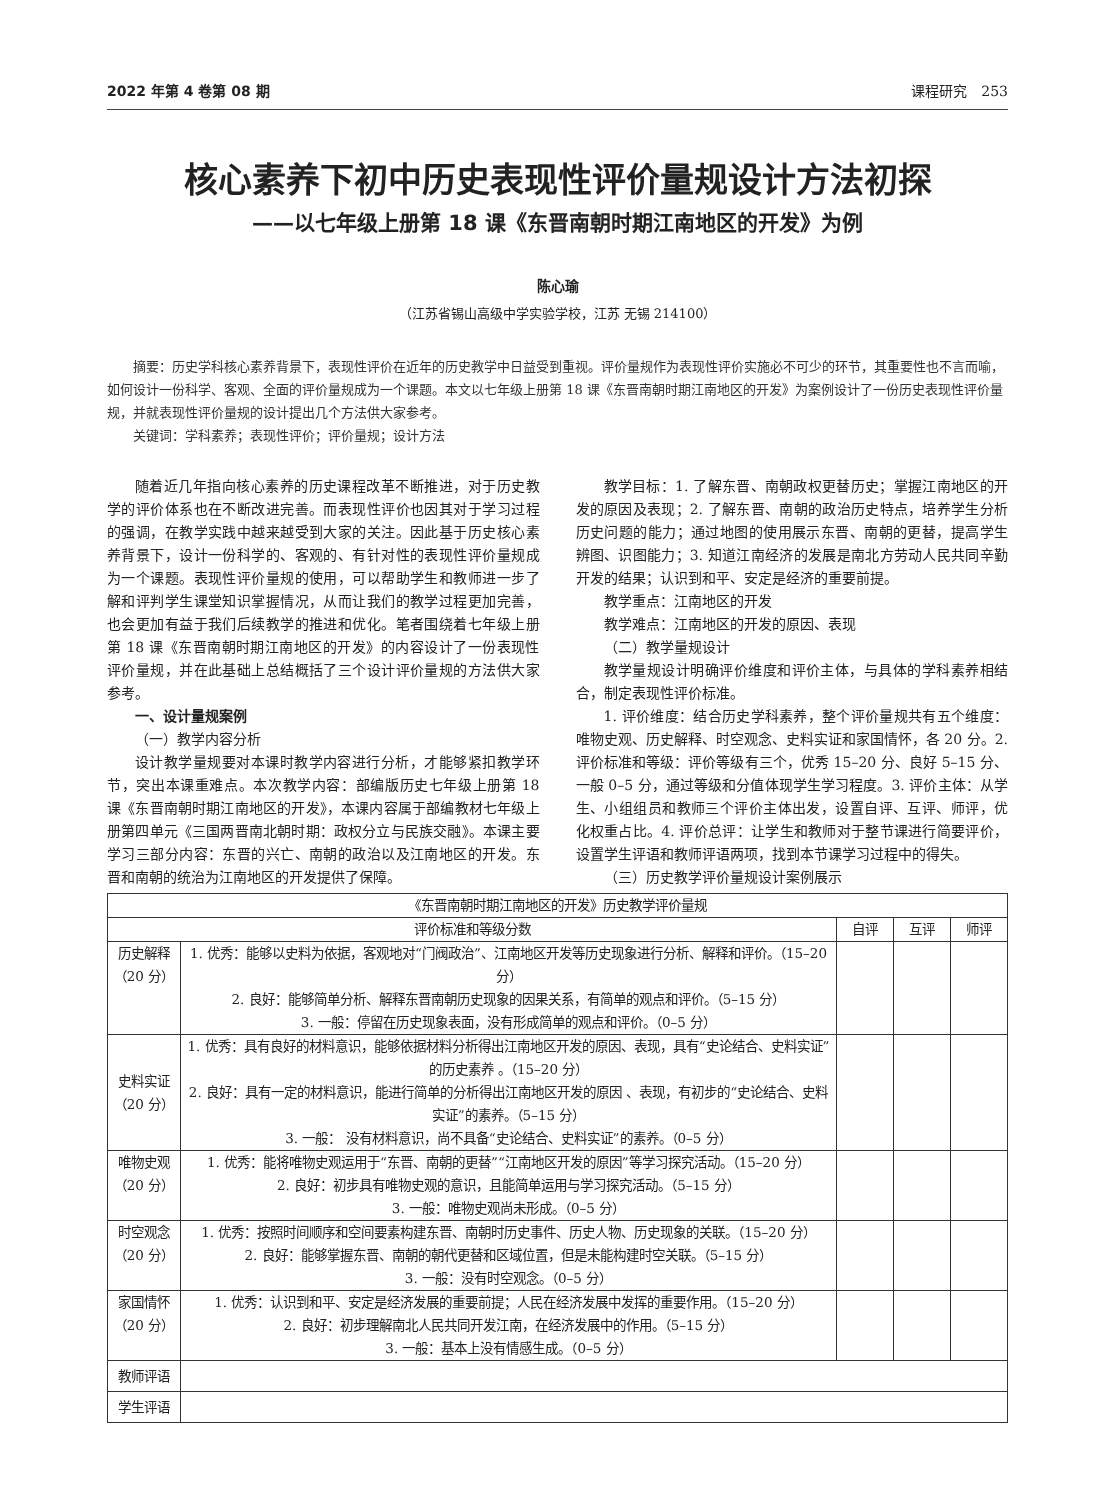2022 年第 4 卷第 08 期 课程研究　253
核心素养下初中历史表现性评价量规设计方法初探
——以七年级上册第 18 课《东晋南朝时期江南地区的开发》为例
陈心瑜
（江苏省锡山高级中学实验学校，江苏 无锡 214100）
摘要：历史学科核心素养背景下，表现性评价在近年的历史教学中日益受到重视。评价量规作为表现性评价实施必不可少的环节，其重要性也不言而喻，如何设计一份科学、客观、全面的评价量规成为一个课题。本文以七年级上册第 18 课《东晋南朝时期江南地区的开发》为案例设计了一份历史表现性评价量规，并就表现性评价量规的设计提出几个方法供大家参考。
关键词：学科素养；表现性评价；评价量规；设计方法
随着近几年指向核心素养的历史课程改革不断推进，对于历史教学的评价体系也在不断改进完善。而表现性评价也因其对于学习过程的强调，在教学实践中越来越受到大家的关注。因此基于历史核心素养背景下，设计一份科学的、客观的、有针对性的表现性评价量规成为一个课题。表现性评价量规的使用，可以帮助学生和教师进一步了解和评判学生课堂知识掌握情况，从而让我们的教学过程更加完善，也会更加有益于我们后续教学的推进和优化。笔者围绕着七年级上册第 18 课《东晋南朝时期江南地区的开发》的内容设计了一份表现性评价量规，并在此基础上总结概括了三个设计评价量规的方法供大家参考。
一、设计量规案例
（一）教学内容分析
设计教学量规要对本课时教学内容进行分析，才能够紧扣教学环节，突出本课重难点。本次教学内容：部编版历史七年级上册第 18 课《东晋南朝时期江南地区的开发》，本课内容属于部编教材七年级上册第四单元《三国两晋南北朝时期：政权分立与民族交融》。本课主要学习三部分内容：东晋的兴亡、南朝的政治以及江南地区的开发。东晋和南朝的统治为江南地区的开发提供了保障。
教学目标：1. 了解东晋、南朝政权更替历史；掌握江南地区的开发的原因及表现；2. 了解东晋、南朝的政治历史特点，培养学生分析历史问题的能力；通过地图的使用展示东晋、南朝的更替，提高学生辨图、识图能力；3. 知道江南经济的发展是南北方劳动人民共同辛勤开发的结果；认识到和平、安定是经济的重要前提。
教学重点：江南地区的开发
教学难点：江南地区的开发的原因、表现
（二）教学量规设计
教学量规设计明确评价维度和评价主体，与具体的学科素养相结合，制定表现性评价标准。
1. 评价维度：结合历史学科素养，整个评价量规共有五个维度：唯物史观、历史解释、时空观念、史料实证和家国情怀，各 20 分。2. 评价标准和等级：评价等级有三个，优秀 15–20 分、良好 5–15 分、一般 0–5 分，通过等级和分值体现学生学习程度。3. 评价主体：从学生、小组组员和教师三个评价主体出发，设置自评、互评、师评，优化权重占比。4. 评价总评：让学生和教师对于整节课进行简要评价，设置学生评语和教师评语两项，找到本节课学习过程中的得失。
（三）历史教学评价量规设计案例展示
| 《东晋南朝时期江南地区的开发》历史教学评价量规 | | | | |
| --- | --- | --- | --- | --- |
| 评价标准和等级分数 | | 自评 | 互评 | 师评 |
| 历史解释 （20 分） | 1. 优秀：能够以史料为依据，客观地对“门阀政治”、江南地区开发等历史现象进行分析、解释和评价。（15–20 分） 2. 良好：能够简单分析、解释东晋南朝历史现象的因果关系，有简单的观点和评价。（5–15 分） 3. 一般：停留在历史现象表面，没有形成简单的观点和评价。（0–5 分） | | | |
| 史料实证 （20 分） | 1. 优秀：具有良好的材料意识，能够依据材料分析得出江南地区开发的原因、表现，具有“史论结合、史料实证”的历史素养 。（15–20 分） 2. 良好：具有一定的材料意识，能进行简单的分析得出江南地区开发的原因 、表现，有初步的“史论结合、史料实证”的素养。（5–15 分） 3. 一般： 没有材料意识，尚不具备“史论结合、史料实证”的素养。（0–5 分） | | | |
| 唯物史观 （20 分） | 1. 优秀：能将唯物史观运用于“东晋、南朝的更替”“江南地区开发的原因”等学习探究活动。（15–20 分） 2. 良好：初步具有唯物史观的意识，且能简单运用与学习探究活动。（5–15 分） 3. 一般：唯物史观尚未形成。（0–5 分） | | | |
| 时空观念 （20 分） | 1. 优秀：按照时间顺序和空间要素构建东晋、南朝时历史事件、历史人物、历史现象的关联。（15–20 分） 2. 良好：能够掌握东晋、南朝的朝代更替和区域位置，但是未能构建时空关联。（5–15 分） 3. 一般：没有时空观念。（0–5 分） | | | |
| 家国情怀 （20 分） | 1. 优秀：认识到和平、安定是经济发展的重要前提；人民在经济发展中发挥的重要作用。（15–20 分） 2. 良好：初步理解南北人民共同开发江南，在经济发展中的作用。（5–15 分） 3. 一般：基本上没有情感生成。（0–5 分） | | | |
| 教师评语 | | | | |
| 学生评语 | | | | |